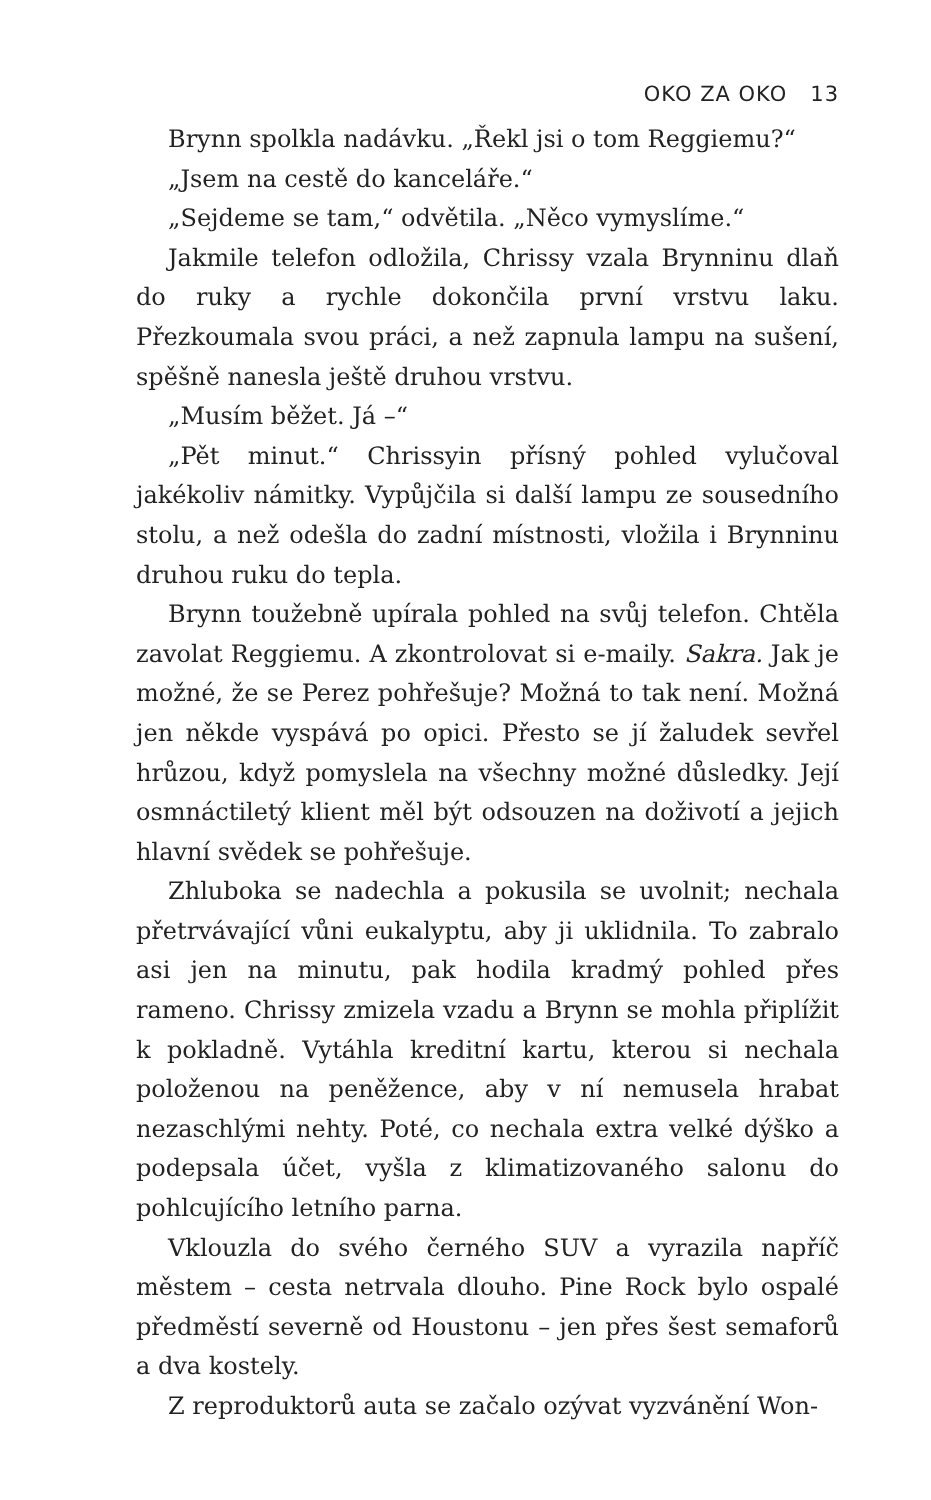OKO ZA OKO 13
Brynn spolkla nadávku. „Řekl jsi o tom Reggiemu?“
„Jsem na cestě do kanceláře.“
„Sejdeme se tam,“ odvětila. „Něco vymyslíme.“
Jakmile telefon odložila, Chrissy vzala Brynninu dlaň do ruky a rychle dokončila první vrstvu laku. Přezkoumala svou práci, a než zapnula lampu na sušení, spěšně nanesla ještě druhou vrstvu.
„Musím běžet. Já –“
„Pět minut.“ Chrissyin přísný pohled vylučoval jakékoliv námitky. Vypůjčila si další lampu ze sousedního stolu, a než odešla do zadní místnosti, vložila i Brynninu druhou ruku do tepla.
Brynn toužebně upírala pohled na svůj telefon. Chtěla zavolat Reggiemu. A zkontrolovat si e-maily. Sakra. Jak je možné, že se Perez pohřešuje? Možná to tak není. Možná jen někde vyspává po opici. Přesto se jí žaludek sevřel hrůzou, když pomyslela na všechny možné důsledky. Její osmnáctiletý klient měl být odsouzen na doživotí a jejich hlavní svědek se pohřešuje.
Zhluboka se nadechla a pokusila se uvolnit; nechala přetrvávající vůni eukalyptu, aby ji uklidnila. To zabralo asi jen na minutu, pak hodila kradmý pohled přes rameno. Chrissy zmizela vzadu a Brynn se mohla připlížit k pokladně. Vytáhla kreditní kartu, kterou si nechala položenou na peněžence, aby v ní nemusela hrabat nezaschlými nehty. Poté, co nechala extra velké dýško a podepsala účet, vyšla z klimatizovaného salonu do pohlcujícího letního parna.
Vklouzla do svého černého SUV a vyrazila napříč městem – cesta netrvala dlouho. Pine Rock bylo ospalé předměstí severně od Houstonu – jen přes šest semaforů a dva kostely.
Z reproduktorů auta se začalo ozývat vyzvánění Won-